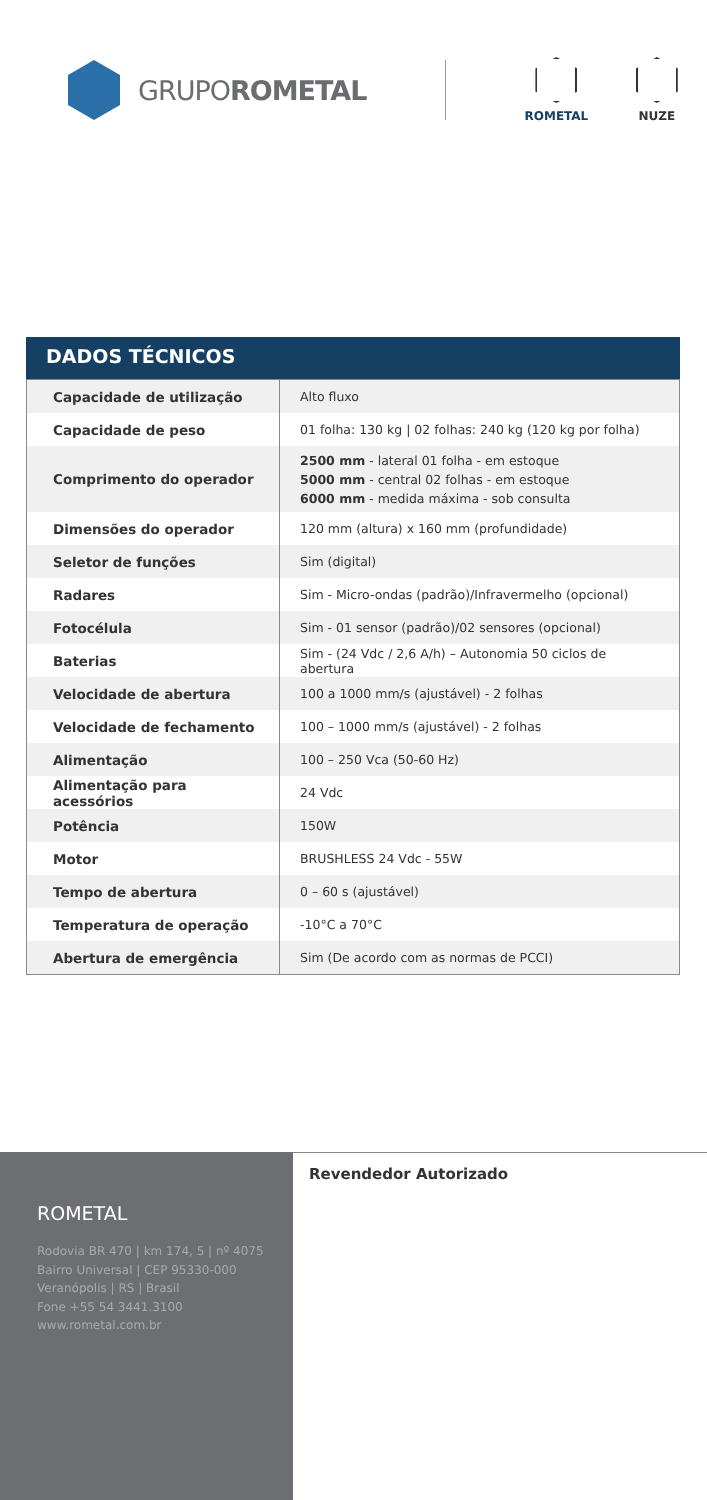GRUPOROMETAL
ROMETAL NUZE
DADOS TÉCNICOS
| Capacidade de utilização | Alto fluxo |
| Capacidade de peso | 01 folha: 130 kg / 02 folhas: 240 kg (120 kg por folha) |
| Comprimento do operador | 2500 mm - lateral 01 folha - em estoque 5000 mm - central 02 folhas - em estoque 6000 mm - medida máxima - sob consulta |
| Dimensões do operador | 120 mm (altura) x 160 mm (profundidade) |
| Seletor de funções | Sim (digital) |
| Radares | Sim - Micro-ondas (padrão)/Infravermelho (opcional) |
| Fotocélula | Sim - 01 sensor (padrão)/02 sensores (opcional) |
| Baterias | Sim - (24 Vdc / 2,6 A/h) – Autonomia 50 ciclos de abertura |
| Velocidade de abertura | 100 a 1000 mm/s (ajustável) - 2 folhas |
| Velocidade de fechamento | 100 – 1000 mm/s (ajustável) - 2 folhas |
| Alimentação | 100 – 250 Vca (50-60 Hz) |
| Alimentação para acessórios | 24 Vdc |
| Potência | 150W |
| Motor | BRUSHLESS 24 Vdc - 55W |
| Tempo de abertura | 0 – 60 s (ajustável) |
| Temperatura de operação | -10°C a 70°C |
| Abertura de emergência | Sim (De acordo com as normas de PCCI) |
ROMETAL
Rodovia BR 470 | km 174, 5 | nº 4075
Bairro Universal | CEP 95330-000
Veranópolis | RS | Brasil
Fone +55 54 3441.3100
www.rometal.com.br
Revendedor Autorizado